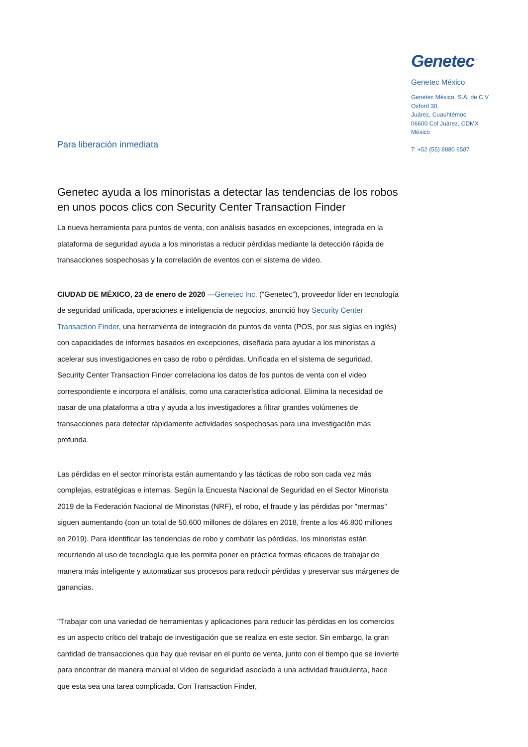Genetec<sup>™</sup>
Genetec México
Genetec México, S.A. de C.V.
Oxford 30,
Juárez, Cuauhtémoc
06600 Col Juárez, CDMX
México
T: +52 (55) 8880 6587
Para liberación inmediata
Genetec ayuda a los minoristas a detectar las tendencias de los robos en unos pocos clics con Security Center Transaction Finder
La nueva herramienta para puntos de venta, con análisis basados en excepciones, integrada en la plataforma de seguridad ayuda a los minoristas a reducir pérdidas mediante la detección rápida de transacciones sospechosas y la correlación de eventos con el sistema de video.
CIUDAD DE MÉXICO, 23 de enero de 2020 —Genetec Inc. (“Genetec”), proveedor líder en tecnología de seguridad unificada, operaciones e inteligencia de negocios, anunció hoy Security Center Transaction Finder, una herramienta de integración de puntos de venta (POS, por sus siglas en inglés) con capacidades de informes basados en excepciones, diseñada para ayudar a los minoristas a acelerar sus investigaciones en caso de robo o pérdidas. Unificada en el sistema de seguridad, Security Center Transaction Finder correlaciona los datos de los puntos de venta con el video correspondiente e incorpora el análisis, como una característica adicional. Elimina la necesidad de pasar de una plataforma a otra y ayuda a los investigadores a filtrar grandes volúmenes de transacciones para detectar rápidamente actividades sospechosas para una investigación más profunda.
Las pérdidas en el sector minorista están aumentando y las tácticas de robo son cada vez más complejas, estratégicas e internas. Según la Encuesta Nacional de Seguridad en el Sector Minorista 2019 de la Federación Nacional de Minoristas (NRF), el robo, el fraude y las pérdidas por "mermas" siguen aumentando (con un total de 50.600 millones de dólares en 2018, frente a los 46.800 millones en 2019). Para identificar las tendencias de robo y combatir las pérdidas, los minoristas están recurriendo al uso de tecnología que les permita poner en práctica formas eficaces de trabajar de manera más inteligente y automatizar sus procesos para reducir pérdidas y preservar sus márgenes de ganancias.
"Trabajar con una variedad de herramientas y aplicaciones para reducir las pérdidas en los comercios es un aspecto crítico del trabajo de investigación que se realiza en este sector. Sin embargo, la gran cantidad de transacciones que hay que revisar en el punto de venta, junto con el tiempo que se invierte para encontrar de manera manual el vídeo de seguridad asociado a una actividad fraudulenta, hace que esta sea una tarea complicada. Con Transaction Finder,